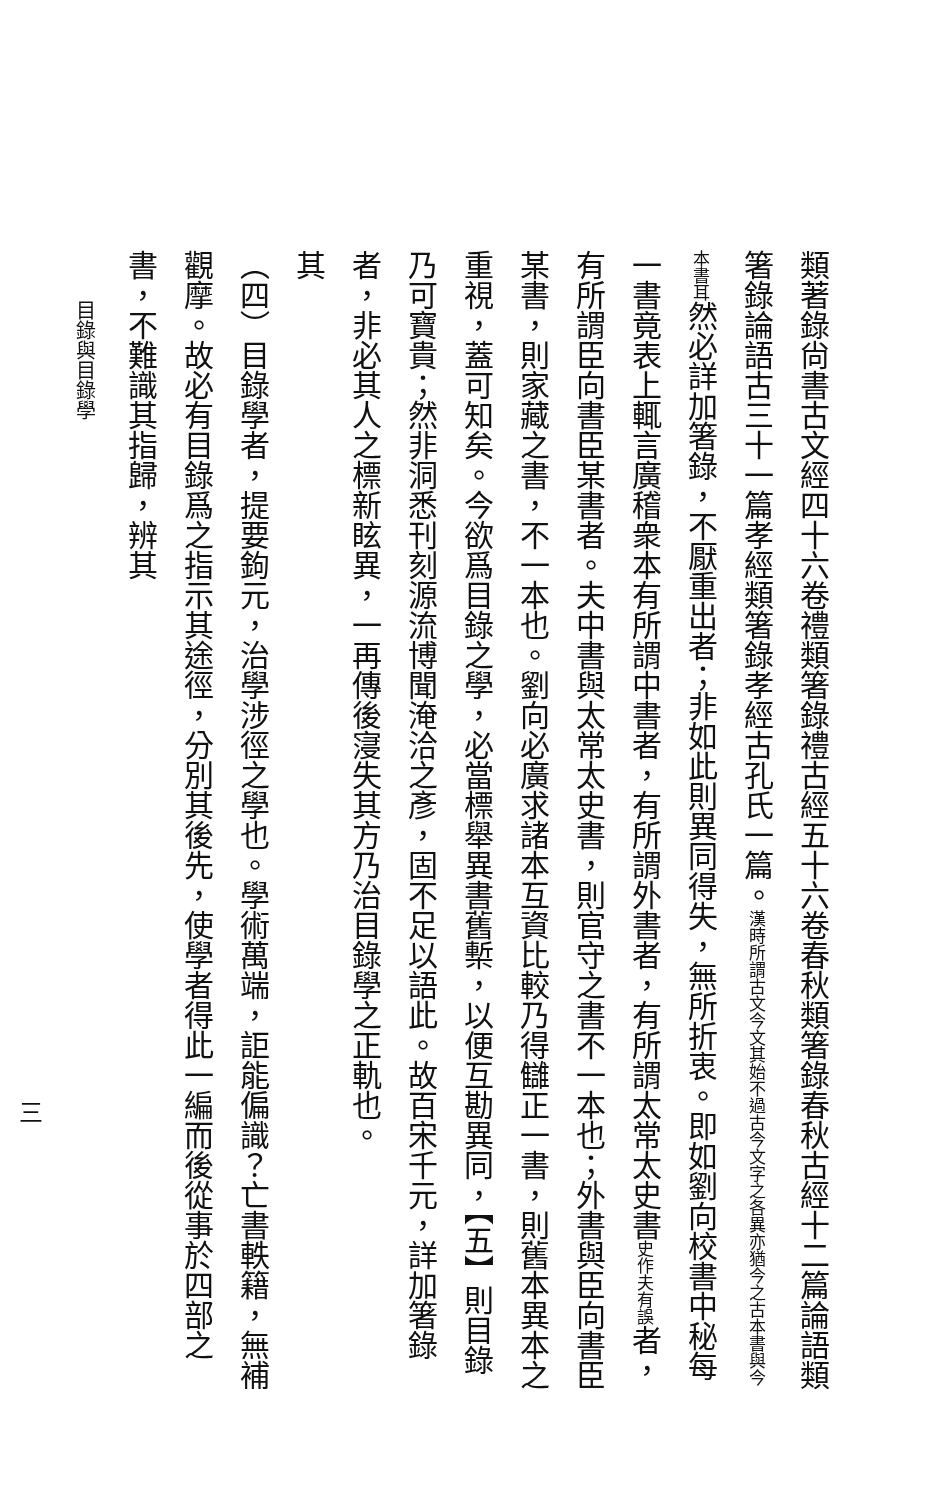類著錄尙書古文經四十六卷禮類箸錄禮古經五十六卷春秋類箸錄春秋古經十二篇論語類箸錄論語古三十一篇孝經類箸錄孝經古孔氏一篇。漢時所謂古文 今文其始不過古今文字之各異亦猶今之古本書與今本書耳然必詳加箸錄，不厭重出者；非如此則異同得失，無所折衷。即如劉向校書中秘每一書竟表上輒言廣稽衆本有所謂中書者，有所謂外書者，有所謂太常太史書史作夫有誤者，有所謂臣向書臣某書者。夫中書與太常太史書，則官守之書不一本也；外書與臣向書臣某書，則家藏之書，不一本也。劉向必廣求諸本互資比較乃得讎正一書，則舊本異本之重視，蓋可知矣。今欲爲目錄之學，必當標舉異書舊槧，以便互勘異同，【五】則目錄乃可寶貴；然非洞悉刊刻源流博聞淹洽之彥，固不足以語此。故百宋千元，詳加箸錄者，非必其人之標新眩異，一再傳後寖失其方乃治目錄學之正軌也。
其
（四）目錄學者，提要鉤元，治學涉徑之學也。學術萬端，詎能偏識？亡書軼籍，無補觀摩。故必有目錄爲之指示其途徑，分別其後先，使學者得此一編而後從事於四部之書，不難識其指歸，辨其
目錄與目錄學
三